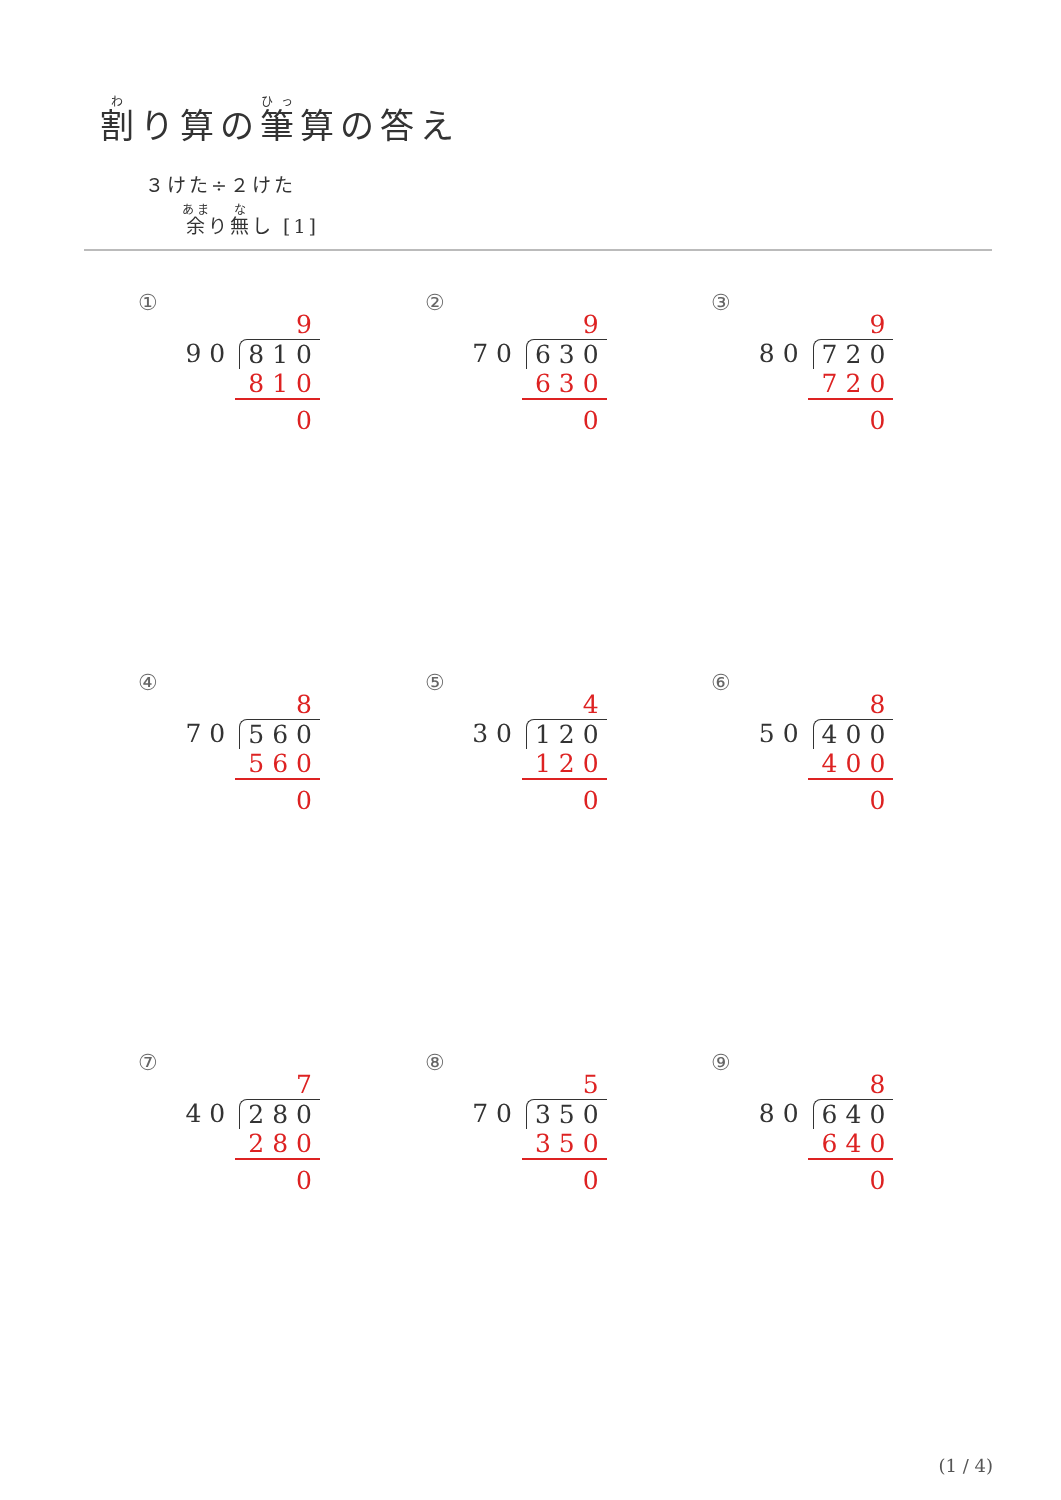割り算の筆算の答え
３けた÷２けた
余り無し [1]
①
9
90 810
810
0
②
9
70 630
630
0
③
9
80 720
720
0
④
8
70 560
560
0
⑤
4
30 120
120
0
⑥
8
50 400
400
0
⑦
7
40 280
280
0
⑧
5
70 350
350
0
⑨
8
80 640
640
0
(1 / 4)